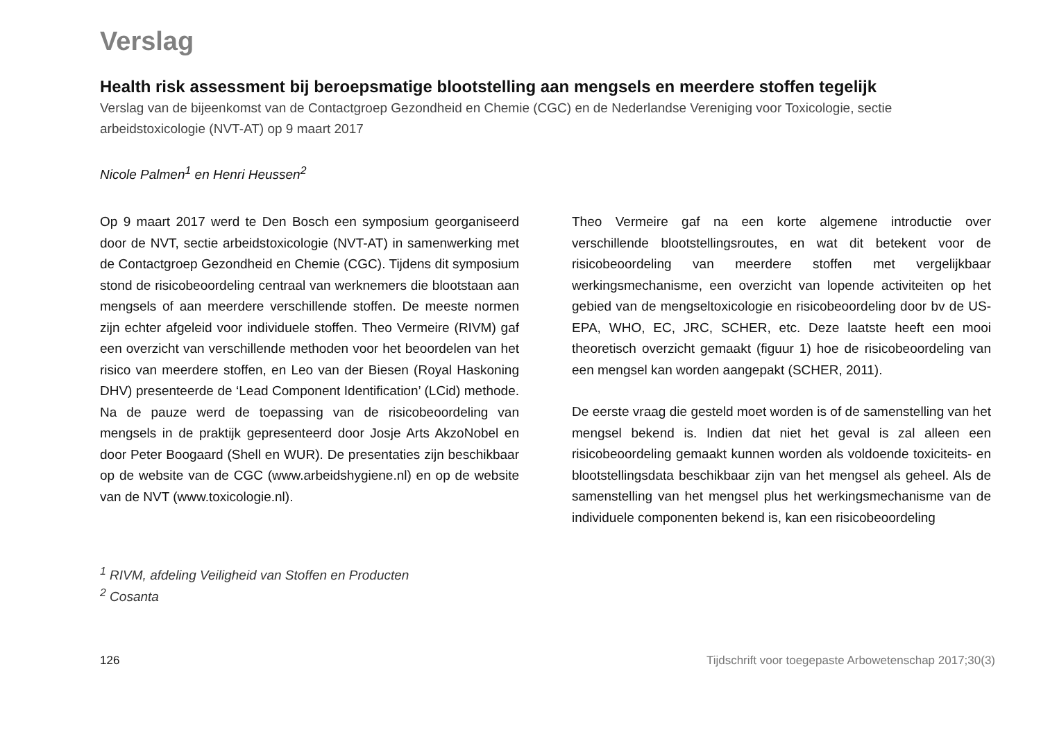Verslag
Health risk assessment bij beroepsmatige blootstelling aan mengsels en meerdere stoffen tegelijk
Verslag van de bijeenkomst van de Contactgroep Gezondheid en Chemie (CGC) en de Nederlandse Vereniging voor Toxicologie, sectie arbeidstoxicologie (NVT-AT) op 9 maart 2017
Nicole Palmen<sup>1</sup> en Henri Heussen<sup>2</sup>
Op 9 maart 2017 werd te Den Bosch een symposium georganiseerd door de NVT, sectie arbeidstoxicologie (NVT-AT) in samenwerking met de Contactgroep Gezondheid en Chemie (CGC). Tijdens dit symposium stond de risicobeoordeling centraal van werknemers die blootstaan aan mengsels of aan meerdere verschillende stoffen. De meeste normen zijn echter afgeleid voor individuele stoffen. Theo Vermeire (RIVM) gaf een overzicht van verschillende methoden voor het beoordelen van het risico van meerdere stoffen, en Leo van der Biesen (Royal Haskoning DHV) presenteerde de ‘Lead Component Identification’ (LCid) methode. Na de pauze werd de toepassing van de risicobeoordeling van mengsels in de praktijk gepresenteerd door Josje Arts AkzoNobel en door Peter Boogaard (Shell en WUR). De presentaties zijn beschikbaar op de website van de CGC (www.arbeidshygiene.nl) en op de website van de NVT (www.toxicologie.nl).
Theo Vermeire gaf na een korte algemene introductie over verschillende blootstellingsroutes, en wat dit betekent voor de risicobeoordeling van meerdere stoffen met vergelijkbaar werkingsmechanisme, een overzicht van lopende activiteiten op het gebied van de mengseltoxicologie en risicobeoordeling door bv de US-EPA, WHO, EC, JRC, SCHER, etc. Deze laatste heeft een mooi theoretisch overzicht gemaakt (figuur 1) hoe de risicobeoordeling van een mengsel kan worden aangepakt (SCHER, 2011).
De eerste vraag die gesteld moet worden is of de samenstelling van het mengsel bekend is. Indien dat niet het geval is zal alleen een risicobeoordeling gemaakt kunnen worden als voldoende toxiciteits- en blootstellingsdata beschikbaar zijn van het mengsel als geheel. Als de samenstelling van het mengsel plus het werkingsmechanisme van de individuele componenten bekend is, kan een risicobeoordeling
<sup>1</sup> RIVM, afdeling Veiligheid van Stoffen en Producten
<sup>2</sup> Cosanta
126 Tijdschrift voor toegepaste Arbowetenschap 2017;30(3)